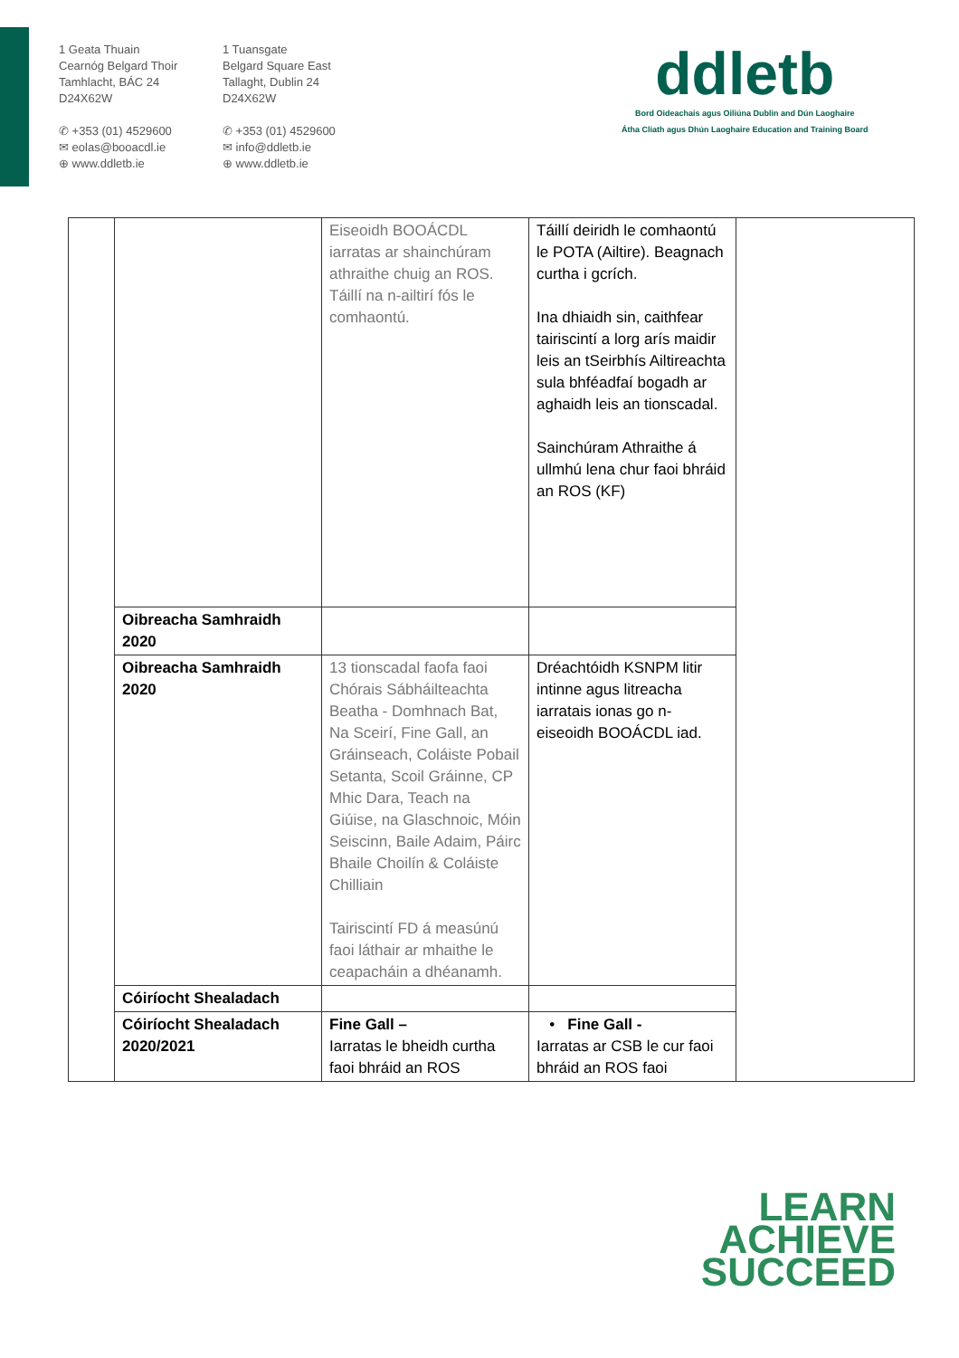1 Geata Thuain
Cearnóg Belgard Thoir
Tamhlacht, BÁC 24
D24X62W
✆ +353 (01) 4529600
✉ eolas@booacdl.ie
⊕ www.ddletb.ie
1 Tuansgate
Belgard Square East
Tallaght, Dublin 24
D24X62W
✆ +353 (01) 4529600
✉ info@ddletb.ie
⊕ www.ddletb.ie
ddletb
Bord Oideachais agus Oiliúna Dublin and Dún Laoghaire
Átha Cliath agus Dhún Laoghaire Education and Training Board
| | | Eiseoidh BOOÁCDL iarratas ar shainchúram athraithe chuig an ROS. Táillí na n-ailtirí fós le comhaontú. | Táillí deiridh le comhaontú le POTA (Ailtire). Beagnach curtha i gcrích. Ina dhiaidh sin, caithfear tairiscintí a lorg arís maidir leis an tSeirbhís Ailtireachta sula bhféadfaí bogadh ar aghaidh leis an tionscadal. Sainchúram Athraithe á ullmhú lena chur faoi bhráid an ROS (KF) | |
| | Oibreacha Samhraidh 2020 | | | |
| | Oibreacha Samhraidh 2020 | 13 tionscadal faofa faoi Chórais Sábháilteachta Beatha - Domhnach Bat, Na Sceirí, Fine Gall, an Gráinseach, Coláiste Pobail Setanta, Scoil Gráinne, CP Mhic Dara, Teach na Giúise, na Glaschnoic, Móin Seiscinn, Baile Adaim, Páirc Bhaile Choilín & Coláiste Chilliain Tairiscintí FD á measúnú faoi láthair ar mhaithe le ceapacháin a dhéanamh. | Dréachtóidh KSNPM litir intinne agus litreacha iarratais ionas go n-eiseoidh BOOÁCDL iad. | |
| | Cóiríocht Shealadach | | | |
| | Cóiríocht Shealadach 2020/2021 | Fine Gall – Iarratas le bheidh curtha faoi bhráid an ROS | • Fine Gall - Iarratas ar CSB le cur faoi bhráid an ROS faoi | |
LEARN
ACHIEVE
SUCCEED